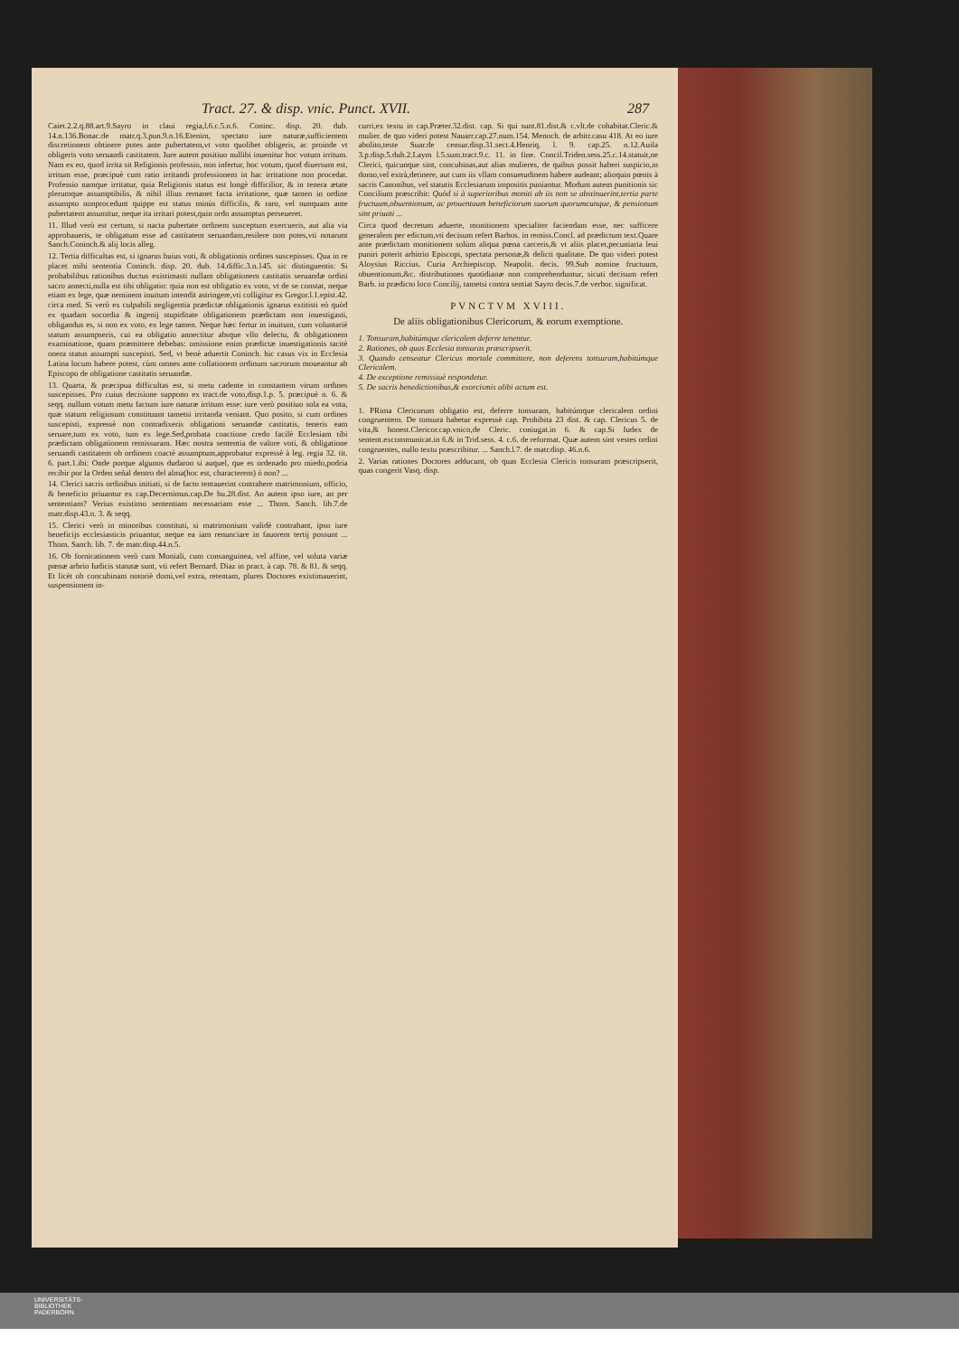Tract. 27. & disp. vnic. Punct. XVII. 287
Caiet.2.2.q.88.art.9.Sayro in claui regia,l.6.c.5.n.6. Coninc. disp. 20. dub. 14.n.136.Bonac.de matr.q.3.pun.9.n.16.Etenim, spectato iure naturæ,sufficientem discretionem obtinere potes ante pubertatem,vt voto quolibet obligeris, ac proinde vt obligeris voto seruandi castitatem. Iure autem positiuo nullibi inuenitur hoc votum irritum. Nam ex eo, quod irrita sit Religionis professio, non infertur, hoc votum, quod diuersum est, irritum esse, præcipuè cum ratio irritandi professionem in hac irritatione non procedat. Professio namque irritatur, quia Religionis status est longè difficilior, & in tenera ætate plerumque assumptibilis, & nihil illius remanet facta irritatione, quæ tamen in ordine assumpto nonprocedunt quippe est status minùs difficilis, & raro, vel nunquam ante pubertatem assumitur, neque ita irritari potest,quin ordo assumptus perseueret.
11. Illud verò est certum, si nacta pubertate ordinem susceptum exercueris, aut alia via approbaueris, te obligatum esse ad castitatem seruandam,resilere non potes,vti notarunt Sanch.Coninch.& alij locis alleg.
12. Tertia difficultas est, si ignarus huius voti, & obligationis ordines suscepisses. Qua in re placet mihi sententia Coninch. disp. 20. dub. 14.diffic.3.n.145. sic distinguentis: Si probabilibus rationibus ductus existimasti nullam obligationem castitatis seruandæ ordini sacro annecti,nulla est tibi obligatio: quia non est obligatio ex voto, vt de se constat, neque etiam ex lege, quæ neminem inuitum intendit astringere,vti colligitur ex Gregor.l.1.epist.42. circa med. Si verò ex culpabili negligentia prædictæ obligationis ignarus extitisti eò quòd ex quadam socordia & ingenij stupiditate obligationem prædictam non inuestigasti, obligandus es, si non ex voto, ex lege tamen. Neque hæc fertur in inuitum, cum voluntariè statum assumpseris, cui ea obligatio annectitur absque vllo delectu, & obligationem examinatione, quam præmittere debebas: omissione enim prædictæ inuestigationis tacitè onera status assumpti suscepisti. Sed, vt benè aduertit Coninch. hic casus vix in Ecclesia Latina locum habere potest, cùm omnes ante collationem ordinum sacrorum moueantur ab Episcopo de obligatione castitatis seruandæ.
13. Quarta, & præcipua difficultas est, si metu cadente in constantem virum ordines suscepisses. Pro cuius decisione suppono ex tract.de voto,disp.1.p. 5. præcipuè n. 6. & seqq. nullum votum metu factum iure naturæ irritum esse: iure verò positiuo sola ea vota, quæ statum religiosum constituunt tametsi irritanda veniant. Quo posito, si cum ordines suscepisti, expressè non contradixeris obligationi seruandæ castitatis, teneris eam seruare,tum ex voto, tum ex lege.Sed,probata coactione credo facilè Ecclesiam tibi prædictam obligationem remissuram. Hæc nostra sententia de valore voti, & obligatione seruandi castitatem ob ordinem coactè assumptum,approbatur expressè à leg. regia 32. tit. 6. part.1.ibi: Onde porque algunos dudaron si auquel, que es ordenado pro miedo,podria recibir por la Orden señal dentro del alma(hoc est, characterem) ó non? ...
14. Clerici sacris ordinibus initiati, si de facto tentauerint contrahere matrimonium, officio, & beneficio priuantur ex cap.Decernimus.cap.De hu.28.dist. An autem ipso iure, an per sententiam? Verius existimo sententiam necessariam esse ... Thom. Sanch. lib.7.de matr.disp.43.n. 3. & seqq.
15. Clerici verò in minoribus constituti, si matrimonium validè contrahant, ipso iure beneficijs ecclesiasticis priuantur, neque ea iam renunciare in fauorem tertij possunt ... Thom. Sanch. lib. 7. de matr.disp.44.n.5.
16. Ob fornicationem verò cum Moniali, cum consanguinea, vel affine, vel soluta variæ pœnæ arbrio Iudicis statutæ sunt, vti refert Bernard. Diaz in pract. à cap. 78. & 81. & seqq. Et licèt ob concubinam notoriè domi,vel extra, retentam, plures Doctores existimauerint, suspensionem in-
curri,ex textu in cap.Præter.32.dist. cap. Si qui sunt.81.dist.& c.vlt.de cohabitat.Cleric.& mulier. de quo videri potest Nauarr.cap.27.num.154. Menoch. de arbitr.casu 418. At eo iure abolito,teste Suar.de censur.disp.31.sect.4.Henriq. l. 9. cap.25. n.12.Auila 3.p.disp.5.dub.2.Laym l.5.sum.tract.9.c. 11. in fine. Concil.Triden.sess.25.c.14.statuit,ne Clerici, quicunque sint, concubinas,aut alias mulieres, de quibus possit haberi suspicio,in domo,vel extrà,detinere, aut cum iis vllam consuetudinem habere audeant; alioquin pœnis à sacris Canonibus, vel statutis Ecclesiarum impositis puniantur. Modum autem punitionis sic Concilium præscribit: Quòd si à superioribus moniti ab iis non se abstinuerint,tertia parte fructuum,obuentionum, ac prouentuum beneficiorum suorum quorumcunque, & pensionum sint priuati ...
Circa quod decretum aduerte, monitionem specialiter faciendam esse, nec sufficere generalem per edictum,vti decisum refert Barbos. in remiss.Concl. ad prædictum text.Quare ante prædictam monitionem solùm aliqua pœna carceris,& vt aliis placet,pecuniaria leui puniri poterit arbitrio Episcopi, spectata personæ,& delicti qualitate. De quo videri potest Aloysius Riccius. Curia Archiepiscop. Neapolit. decis. 99.Sub nomine fructuum, obuentionum,&c. distributiones quotidianæ non comprehenduntur, sicuti decisum refert Barb. in prædicto loco Concilij, tametsi contra sentiat Sayro decis.7.de verbor. significat.
PVNCTVM XVIII.
De aliis obligationibus Clericorum, & eorum exemptione.
1. Tonsuram,habitúmque clericalem deferre tenentur.
2. Rationes, ob quas Ecclesia tonsuras præscripserit.
3. Quando censeatur Clericus mortale committere, non deferens tonsuram,habitúmque Clericalem.
4. De exceptione remissiuè respondetur.
5. De sacris benedictionibus,& exorcismis alibi actum est.
1. PRima Clericorum obligatio est, deferre tonsuram, habitúmque clericalem ordini congruentem. De tonsura habetur expressè cap. Prohibita 23 dist. & cap. Clericus 5. de vita,& honest.Clericor.cap.vnico,de Cleric. coniugat.in 6. & cap.Si Iudex de sentent.excommunicat.in 6.& in Trid.sess. 4. c.6. de reformat. Quæ autem sint vestes ordini congruentes, nullo textu præscribitur. ... Sanch.l.7. de matr.disp. 46.n.6.
2. Varias rationes Doctores adducunt, ob quas Ecclesia Clericis tonsuram præscripserit, quas congerit Vasq. disp.
UNIVERSITÄTS-
BIBLIOTHEK
PADERBORN